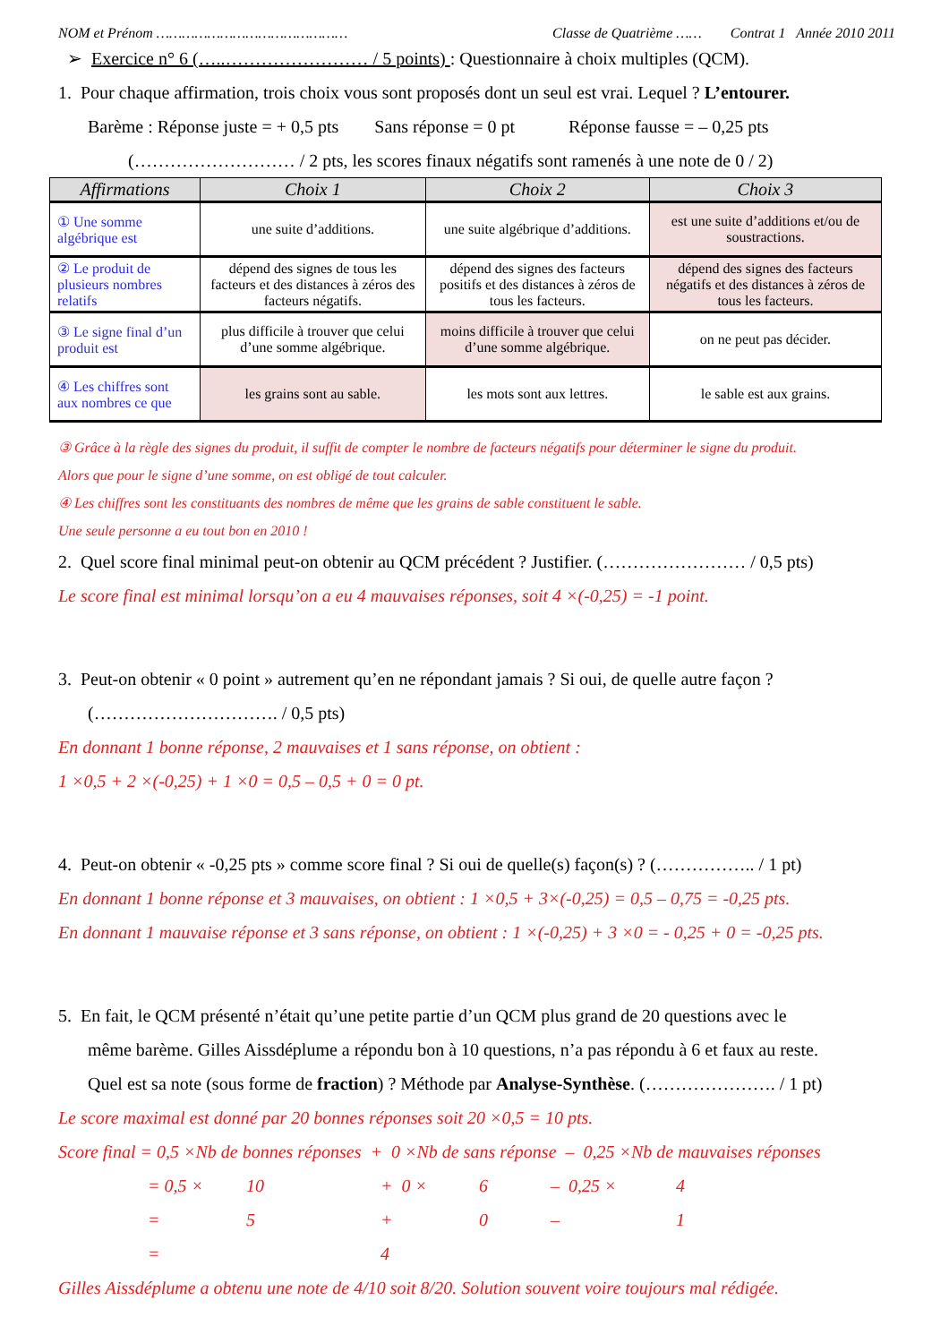NOM et Prénom ……………………………………… Classe de Quatrième …… Contrat 1 Année 2010 2011
➢ Exercice n° 6 (…..…………………… / 5 points) : Questionnaire à choix multiples (QCM).
1. Pour chaque affirmation, trois choix vous sont proposés dont un seul est vrai. Lequel ? L’entourer.
Barème : Réponse juste = + 0,5 pts Sans réponse = 0 pt Réponse fausse = – 0,25 pts
(……………………… / 2 pts, les scores finaux négatifs sont ramenés à une note de 0 / 2)
| Affirmations | Choix 1 | Choix 2 | Choix 3 |
| --- | --- | --- | --- |
| ① Une somme algébrique est | une suite d’additions. | une suite algébrique d’additions. | est une suite d’additions et/ou de soustractions. |
| ② Le produit de plusieurs nombres relatifs | dépend des signes de tous les facteurs et des distances à zéros des facteurs négatifs. | dépend des signes des facteurs positifs et des distances à zéros de tous les facteurs. | dépend des signes des facteurs négatifs et des distances à zéros de tous les facteurs. |
| ③ Le signe final d’un produit est | plus difficile à trouver que celui d’une somme algébrique. | moins difficile à trouver que celui d’une somme algébrique. | on ne peut pas décider. |
| ④ Les chiffres sont aux nombres ce que | les grains sont au sable. | les mots sont aux lettres. | le sable est aux grains. |
③ Grâce à la règle des signes du produit, il suffit de compter le nombre de facteurs négatifs pour déterminer le signe du produit.
Alors que pour le signe d’une somme, on est obligé de tout calculer.
④ Les chiffres sont les constituants des nombres de même que les grains de sable constituent le sable.
Une seule personne a eu tout bon en 2010 !
2. Quel score final minimal peut-on obtenir au QCM précédent ? Justifier. (…………………… / 0,5 pts)
Le score final est minimal lorsqu’on a eu 4 mauvaises réponses, soit 4 ×(-0,25) = -1 point.
3. Peut-on obtenir « 0 point » autrement qu’en ne répondant jamais ? Si oui, de quelle autre façon ?
(…………………………. / 0,5 pts)
En donnant 1 bonne réponse, 2 mauvaises et 1 sans réponse, on obtient :
1 ×0,5 + 2 ×(-0,25) + 1 ×0 = 0,5 – 0,5 + 0 = 0 pt.
4. Peut-on obtenir « -0,25 pts » comme score final ? Si oui de quelle(s) façon(s) ? (…………….. / 1 pt)
En donnant 1 bonne réponse et 3 mauvaises, on obtient : 1 ×0,5 + 3×(-0,25) = 0,5 – 0,75 = -0,25 pts.
En donnant 1 mauvaise réponse et 3 sans réponse, on obtient : 1 ×(-0,25) + 3 ×0 = - 0,25 + 0 = -0,25 pts.
5. En fait, le QCM présenté n’était qu’une petite partie d’un QCM plus grand de 20 questions avec le
même barème. Gilles Aissdéplume a répondu bon à 10 questions, n’a pas répondu à 6 et faux au reste.
Quel est sa note (sous forme de fraction) ? Méthode par Analyse-Synthèse. (…………………. / 1 pt)
Le score maximal est donné par 20 bonnes réponses soit 20 ×0,5 = 10 pts.
Score final = 0,5 ×Nb de bonnes réponses + 0 ×Nb de sans réponse – 0,25 ×Nb de mauvaises réponses
= 0,5 × 10 + 0 × 6 – 0,25 × 4
= 5 + 0 – 1
= 4
Gilles Aissdéplume a obtenu une note de 4/10 soit 8/20. Solution souvent voire toujours mal rédigée.